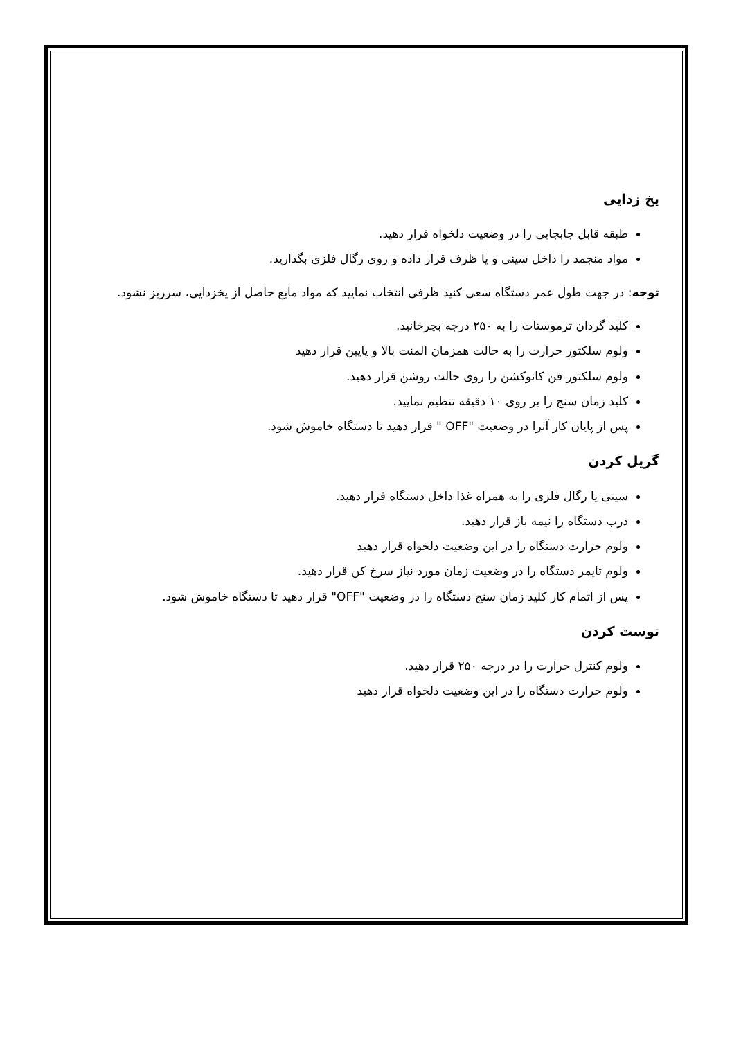یخ زدایی
طبقه قابل جابجایی را در وضعیت دلخواه قرار دهید.
مواد منجمد را داخل سینی و یا ظرف قرار داده و روی رگال فلزی بگذارید.
توجه: در جهت طول عمر دستگاه سعی کنید ظرفی انتخاب نمایید که مواد مایع حاصل از یخزدایی، سرریز نشود.
کلید گردان ترموستات را به ۲۵۰ درجه بچرخانید.
ولوم سلکتور حرارت را به حالت همزمان المنت بالا و پایین قرار دهید
ولوم سلکتور فن کانوکشن را روی حالت روشن قرار دهید.
کلید زمان سنج را بر روی ۱۰ دقیقه تنظیم نمایید.
پس از پایان کار آنرا در وضعیت "OFF " قرار دهید تا دستگاه خاموش شود.
گریل کردن
سینی یا رگال فلزی را به همراه غذا داخل دستگاه قرار دهید.
درب دستگاه را نیمه باز قرار دهید.
ولوم حرارت دستگاه را در این وضعیت دلخواه قرار دهید
ولوم تایمر دستگاه را در وضعیت زمان مورد نیاز سرخ کن قرار دهید.
پس از اتمام کار کلید زمان سنج دستگاه را در وضعیت "OFF" قرار دهید تا دستگاه خاموش شود.
توست کردن
ولوم کنترل حرارت را در درجه ۲۵۰ قرار دهید.
ولوم حرارت دستگاه را در این وضعیت دلخواه قرار دهید